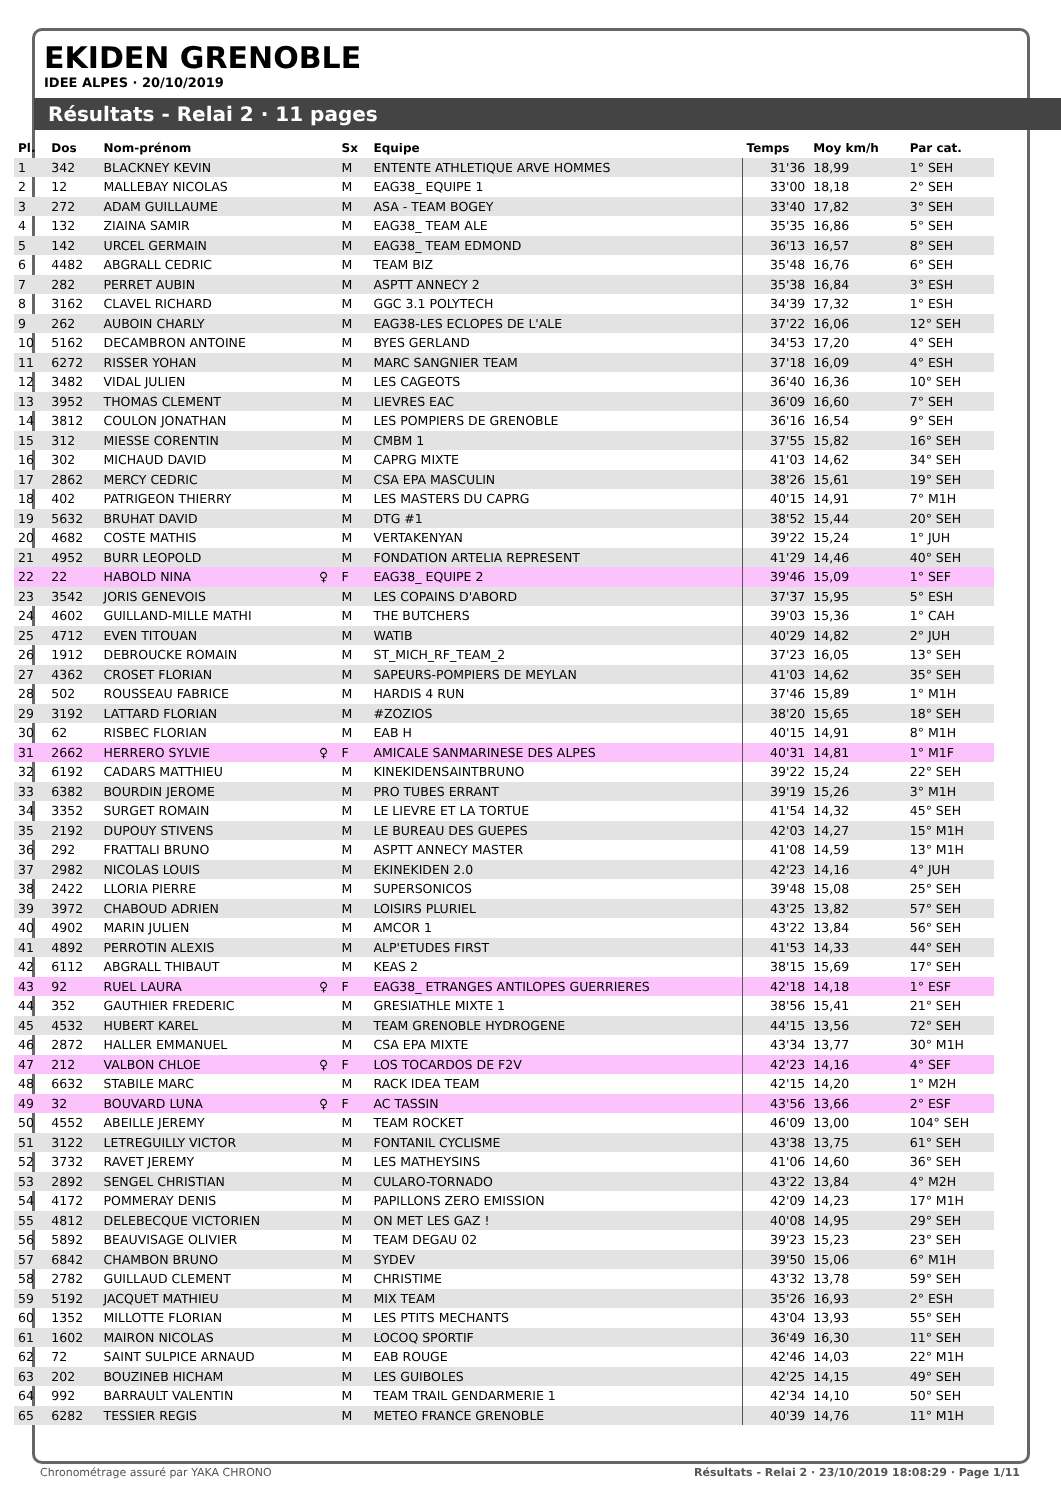EKIDEN GRENOBLE
IDEE ALPES · 20/10/2019
Résultats - Relai 2 · 11 pages
| Pl. | Dos | Nom-prénom | | Sx | Equipe | Temps | Moy km/h | Par cat. |
| --- | --- | --- | --- | --- | --- | --- | --- | --- |
| 1 | 342 | BLACKNEY KEVIN | | M | ENTENTE ATHLETIQUE ARVE HOMMES | 31'36 | 18,99 | 1° SEH |
| 2 | 12 | MALLEBAY NICOLAS | | M | EAG38_ EQUIPE 1 | 33'00 | 18,18 | 2° SEH |
| 3 | 272 | ADAM GUILLAUME | | M | ASA - TEAM BOGEY | 33'40 | 17,82 | 3° SEH |
| 4 | 132 | ZIAINA SAMIR | | M | EAG38_ TEAM ALE | 35'35 | 16,86 | 5° SEH |
| 5 | 142 | URCEL GERMAIN | | M | EAG38_ TEAM EDMOND | 36'13 | 16,57 | 8° SEH |
| 6 | 4482 | ABGRALL CEDRIC | | M | TEAM BIZ | 35'48 | 16,76 | 6° SEH |
| 7 | 282 | PERRET AUBIN | | M | ASPTT ANNECY 2 | 35'38 | 16,84 | 3° ESH |
| 8 | 3162 | CLAVEL RICHARD | | M | GGC 3.1 POLYTECH | 34'39 | 17,32 | 1° ESH |
| 9 | 262 | AUBOIN CHARLY | | M | EAG38-LES ECLOPES DE L'ALE | 37'22 | 16,06 | 12° SEH |
| 10 | 5162 | DECAMBRON ANTOINE | | M | BYES GERLAND | 34'53 | 17,20 | 4° SEH |
| 11 | 6272 | RISSER YOHAN | | M | MARC SANGNIER TEAM | 37'18 | 16,09 | 4° ESH |
| 12 | 3482 | VIDAL JULIEN | | M | LES CAGEOTS | 36'40 | 16,36 | 10° SEH |
| 13 | 3952 | THOMAS CLEMENT | | M | LIEVRES EAC | 36'09 | 16,60 | 7° SEH |
| 14 | 3812 | COULON JONATHAN | | M | LES POMPIERS DE GRENOBLE | 36'16 | 16,54 | 9° SEH |
| 15 | 312 | MIESSE CORENTIN | | M | CMBM 1 | 37'55 | 15,82 | 16° SEH |
| 16 | 302 | MICHAUD DAVID | | M | CAPRG MIXTE | 41'03 | 14,62 | 34° SEH |
| 17 | 2862 | MERCY CEDRIC | | M | CSA EPA MASCULIN | 38'26 | 15,61 | 19° SEH |
| 18 | 402 | PATRIGEON THIERRY | | M | LES MASTERS DU CAPRG | 40'15 | 14,91 | 7° M1H |
| 19 | 5632 | BRUHAT DAVID | | M | DTG #1 | 38'52 | 15,44 | 20° SEH |
| 20 | 4682 | COSTE MATHIS | | M | VERTAKENYAN | 39'22 | 15,24 | 1° JUH |
| 21 | 4952 | BURR LEOPOLD | | M | FONDATION ARTELIA REPRESENT | 41'29 | 14,46 | 40° SEH |
| 22 | 22 | HABOLD NINA | ♀ | F | EAG38_ EQUIPE 2 | 39'46 | 15,09 | 1° SEF |
| 23 | 3542 | JORIS GENEVOIS | | M | LES COPAINS D'ABORD | 37'37 | 15,95 | 5° ESH |
| 24 | 4602 | GUILLAND-MILLE MATHI | | M | THE BUTCHERS | 39'03 | 15,36 | 1° CAH |
| 25 | 4712 | EVEN TITOUAN | | M | WATIB | 40'29 | 14,82 | 2° JUH |
| 26 | 1912 | DEBROUCKE ROMAIN | | M | ST_MICH_RF_TEAM_2 | 37'23 | 16,05 | 13° SEH |
| 27 | 4362 | CROSET FLORIAN | | M | SAPEURS-POMPIERS DE MEYLAN | 41'03 | 14,62 | 35° SEH |
| 28 | 502 | ROUSSEAU FABRICE | | M | HARDIS 4 RUN | 37'46 | 15,89 | 1° M1H |
| 29 | 3192 | LATTARD FLORIAN | | M | #ZOZIOS | 38'20 | 15,65 | 18° SEH |
| 30 | 62 | RISBEC FLORIAN | | M | EAB H | 40'15 | 14,91 | 8° M1H |
| 31 | 2662 | HERRERO SYLVIE | ♀ | F | AMICALE SANMARINESE DES ALPES | 40'31 | 14,81 | 1° M1F |
| 32 | 6192 | CADARS MATTHIEU | | M | KINEKIDENSAINTBRUNO | 39'22 | 15,24 | 22° SEH |
| 33 | 6382 | BOURDIN JEROME | | M | PRO TUBES ERRANT | 39'19 | 15,26 | 3° M1H |
| 34 | 3352 | SURGET ROMAIN | | M | LE LIEVRE ET LA TORTUE | 41'54 | 14,32 | 45° SEH |
| 35 | 2192 | DUPOUY STIVENS | | M | LE BUREAU DES GUEPES | 42'03 | 14,27 | 15° M1H |
| 36 | 292 | FRATTALI BRUNO | | M | ASPTT ANNECY MASTER | 41'08 | 14,59 | 13° M1H |
| 37 | 2982 | NICOLAS LOUIS | | M | EKINEKIDEN 2.0 | 42'23 | 14,16 | 4° JUH |
| 38 | 2422 | LLORIA PIERRE | | M | SUPERSONICOS | 39'48 | 15,08 | 25° SEH |
| 39 | 3972 | CHABOUD ADRIEN | | M | LOISIRS PLURIEL | 43'25 | 13,82 | 57° SEH |
| 40 | 4902 | MARIN JULIEN | | M | AMCOR 1 | 43'22 | 13,84 | 56° SEH |
| 41 | 4892 | PERROTIN ALEXIS | | M | ALP'ETUDES FIRST | 41'53 | 14,33 | 44° SEH |
| 42 | 6112 | ABGRALL THIBAUT | | M | KEAS 2 | 38'15 | 15,69 | 17° SEH |
| 43 | 92 | RUEL LAURA | ♀ | F | EAG38_ ETRANGES ANTILOPES GUERRIERES | 42'18 | 14,18 | 1° ESF |
| 44 | 352 | GAUTHIER FREDERIC | | M | GRESIATHLE MIXTE 1 | 38'56 | 15,41 | 21° SEH |
| 45 | 4532 | HUBERT KAREL | | M | TEAM GRENOBLE HYDROGENE | 44'15 | 13,56 | 72° SEH |
| 46 | 2872 | HALLER EMMANUEL | | M | CSA EPA MIXTE | 43'34 | 13,77 | 30° M1H |
| 47 | 212 | VALBON CHLOE | ♀ | F | LOS TOCARDOS DE F2V | 42'23 | 14,16 | 4° SEF |
| 48 | 6632 | STABILE MARC | | M | RACK IDEA TEAM | 42'15 | 14,20 | 1° M2H |
| 49 | 32 | BOUVARD LUNA | ♀ | F | AC TASSIN | 43'56 | 13,66 | 2° ESF |
| 50 | 4552 | ABEILLE JEREMY | | M | TEAM ROCKET | 46'09 | 13,00 | 104° SEH |
| 51 | 3122 | LETREGUILLY VICTOR | | M | FONTANIL CYCLISME | 43'38 | 13,75 | 61° SEH |
| 52 | 3732 | RAVET JEREMY | | M | LES MATHEYSINS | 41'06 | 14,60 | 36° SEH |
| 53 | 2892 | SENGEL CHRISTIAN | | M | CULARO-TORNADO | 43'22 | 13,84 | 4° M2H |
| 54 | 4172 | POMMERAY DENIS | | M | PAPILLONS ZERO EMISSION | 42'09 | 14,23 | 17° M1H |
| 55 | 4812 | DELEBECQUE VICTORIEN | | M | ON MET LES GAZ ! | 40'08 | 14,95 | 29° SEH |
| 56 | 5892 | BEAUVISAGE OLIVIER | | M | TEAM DEGAU 02 | 39'23 | 15,23 | 23° SEH |
| 57 | 6842 | CHAMBON BRUNO | | M | SYDEV | 39'50 | 15,06 | 6° M1H |
| 58 | 2782 | GUILLAUD CLEMENT | | M | CHRISTIME | 43'32 | 13,78 | 59° SEH |
| 59 | 5192 | JACQUET MATHIEU | | M | MIX TEAM | 35'26 | 16,93 | 2° ESH |
| 60 | 1352 | MILLOTTE FLORIAN | | M | LES PTITS MECHANTS | 43'04 | 13,93 | 55° SEH |
| 61 | 1602 | MAIRON NICOLAS | | M | LOCOQ SPORTIF | 36'49 | 16,30 | 11° SEH |
| 62 | 72 | SAINT SULPICE ARNAUD | | M | EAB ROUGE | 42'46 | 14,03 | 22° M1H |
| 63 | 202 | BOUZINEB HICHAM | | M | LES GUIBOLES | 42'25 | 14,15 | 49° SEH |
| 64 | 992 | BARRAULT VALENTIN | | M | TEAM TRAIL GENDARMERIE 1 | 42'34 | 14,10 | 50° SEH |
| 65 | 6282 | TESSIER REGIS | | M | METEO FRANCE GRENOBLE | 40'39 | 14,76 | 11° M1H |
Chronométrage assuré par YAKA CHRONO Résultats - Relai 2 · 23/10/2019 18:08:29 · Page 1/11